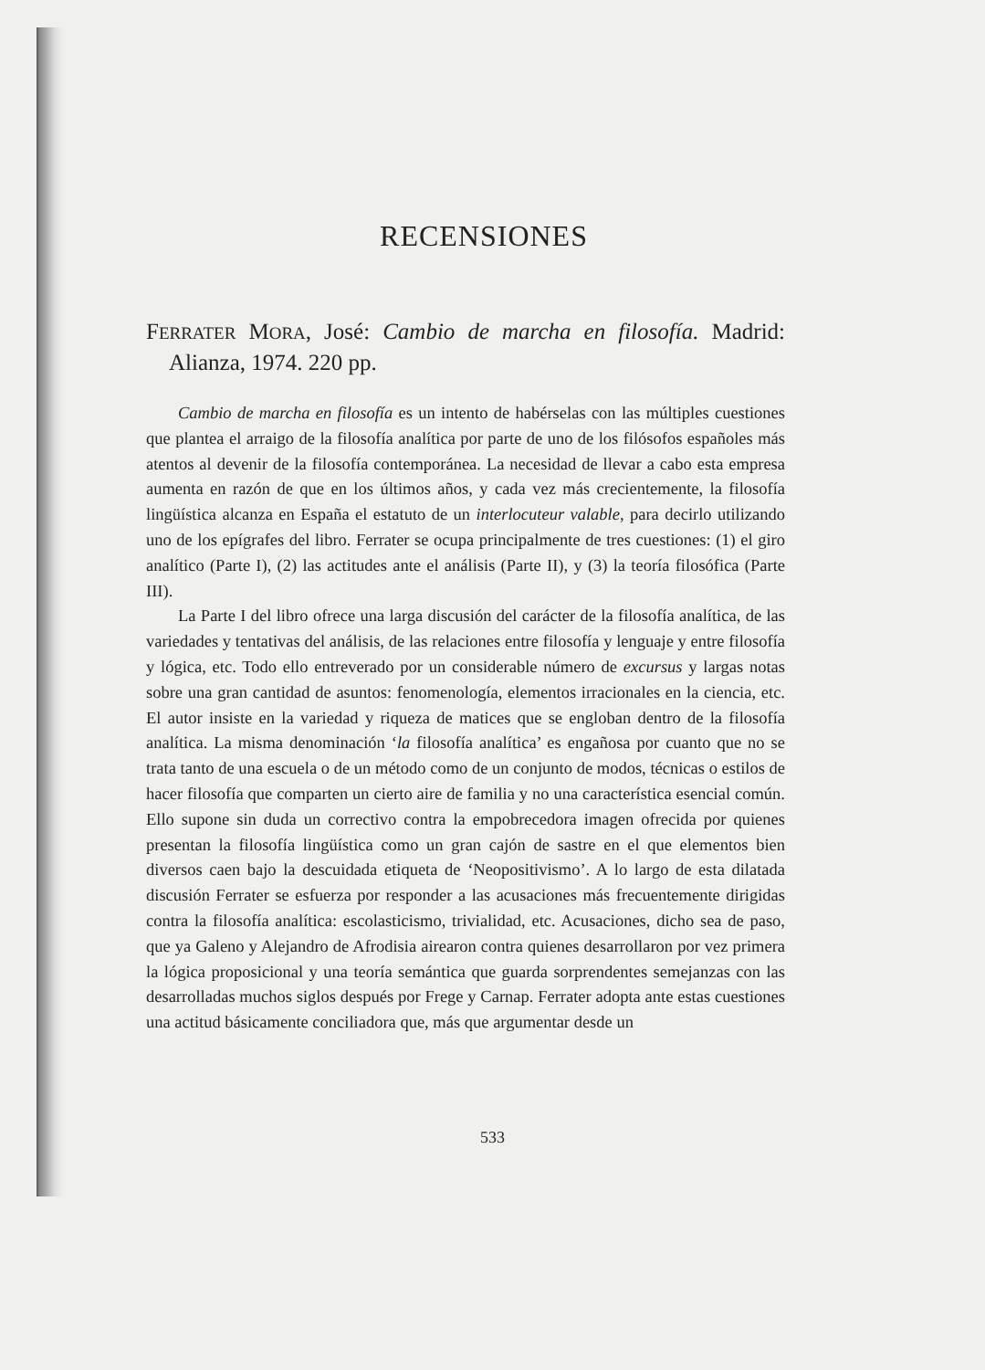RECENSIONES
FERRATER MORA, José: Cambio de marcha en filosofía. Madrid: Alianza, 1974. 220 pp.
Cambio de marcha en filosofía es un intento de habérselas con las múltiples cuestiones que plantea el arraigo de la filosofía analítica por parte de uno de los filósofos españoles más atentos al devenir de la filosofía contemporánea. La necesidad de llevar a cabo esta empresa aumenta en razón de que en los últimos años, y cada vez más crecientemente, la filosofía lingüística alcanza en España el estatuto de un interlocuteur valable, para decirlo utilizando uno de los epígrafes del libro. Ferrater se ocupa principalmente de tres cuestiones: (1) el giro analítico (Parte I), (2) las actitudes ante el análisis (Parte II), y (3) la teoría filosófica (Parte III).
La Parte I del libro ofrece una larga discusión del carácter de la filosofía analítica, de las variedades y tentativas del análisis, de las relaciones entre filosofía y lenguaje y entre filosofía y lógica, etc. Todo ello entreverado por un considerable número de excursus y largas notas sobre una gran cantidad de asuntos: fenomenología, elementos irracionales en la ciencia, etc. El autor insiste en la variedad y riqueza de matices que se engloban dentro de la filosofía analítica. La misma denominación ‘la filosofía analítica’ es engañosa por cuanto que no se trata tanto de una escuela o de un método como de un conjunto de modos, técnicas o estilos de hacer filosofía que comparten un cierto aire de familia y no una característica esencial común. Ello supone sin duda un correctivo contra la empobrecedora imagen ofrecida por quienes presentan la filosofía lingüística como un gran cajón de sastre en el que elementos bien diversos caen bajo la descuidada etiqueta de ‘Neopositivismo’. A lo largo de esta dilatada discusión Ferrater se esfuerza por responder a las acusaciones más frecuentemente dirigidas contra la filosofía analítica: escolasticismo, trivialidad, etc. Acusaciones, dicho sea de paso, que ya Galeno y Alejandro de Afrodisia airearon contra quienes desarrollaron por vez primera la lógica proposicional y una teoría semántica que guarda sorprendentes semejanzas con las desarrolladas muchos siglos después por Frege y Carnap. Ferrater adopta ante estas cuestiones una actitud básicamente conciliadora que, más que argumentar desde un
533